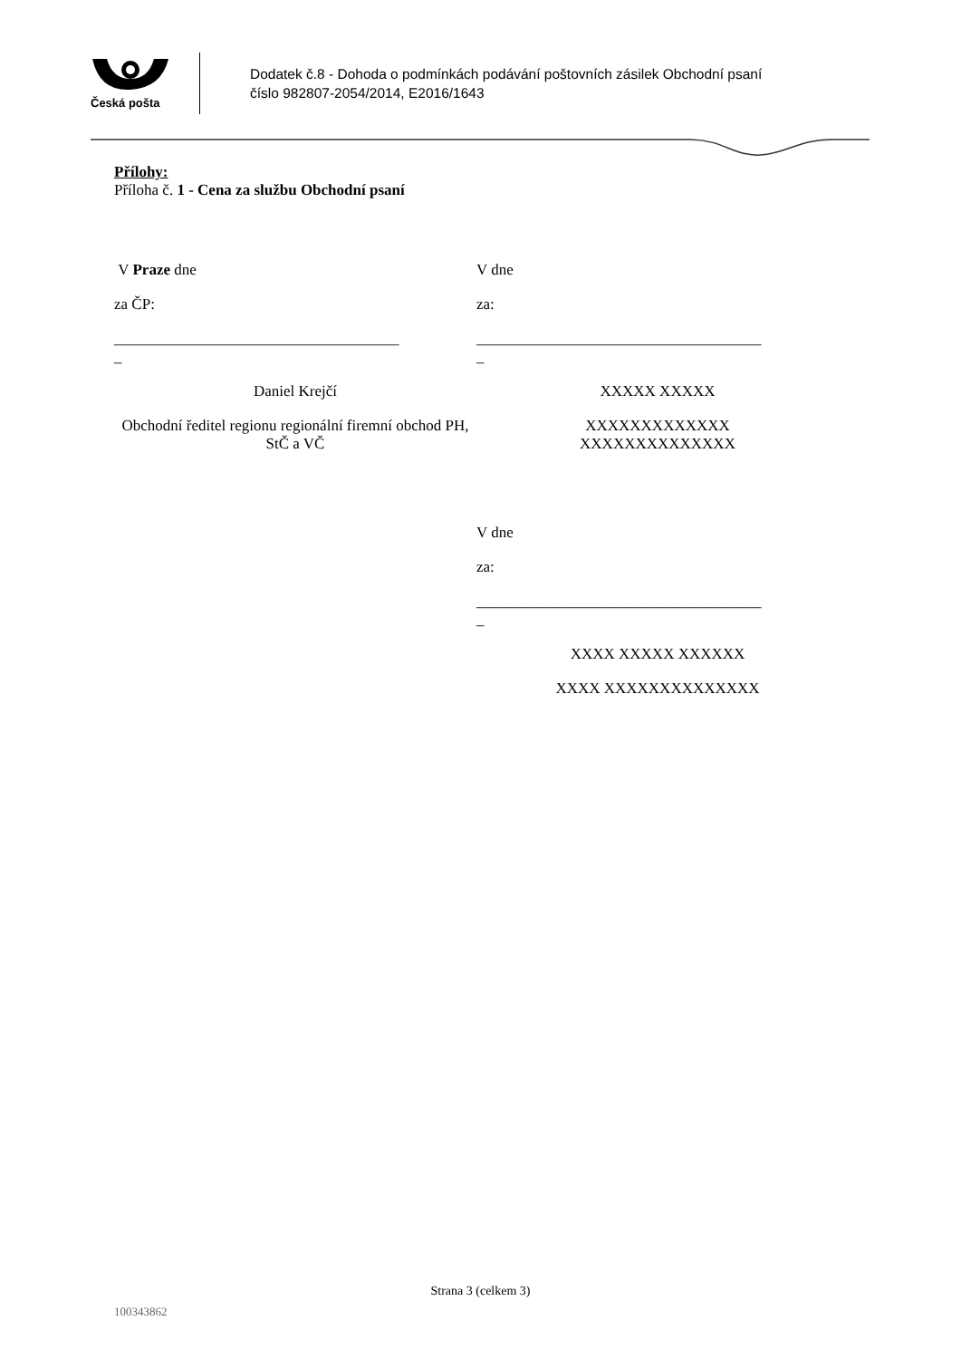Česká pošta
Dodatek č.8 - Dohoda o podmínkách podávání poštovních zásilek Obchodní psaní
číslo 982807-2054/2014, E2016/1643
Přílohy:
Příloha č. 1 - Cena za službu Obchodní psaní
V Praze dne
za ČP:
_____________________________________
_
Daniel Krejčí
Obchodní ředitel regionu regionální firemní obchod PH, StČ a VČ
V dne
za:
_____________________________________
_
XXXXX XXXXX
XXXXXXXXXXXXX
XXXXXXXXXXXXXX
V dne
za:
_____________________________________
_
XXXX XXXXX XXXXXX
XXXX XXXXXXXXXXXXXX
Strana 3 (celkem 3)
100343862